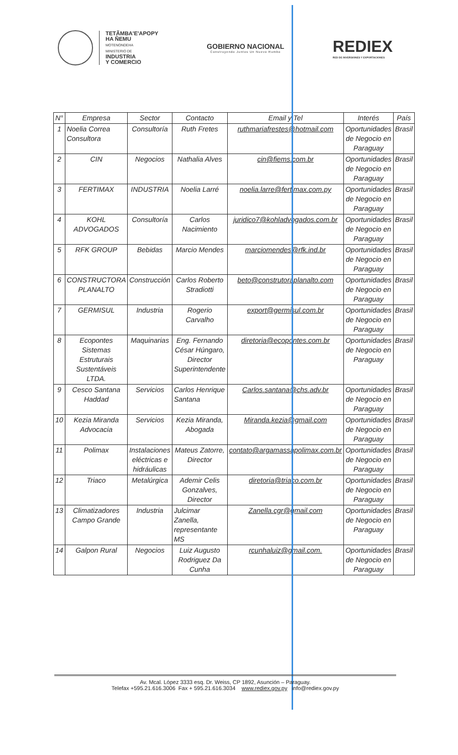TETÃMBA'E'APOPY
HA ÑEMU
MOTENONDEHA
MINISTERIO DE
INDUSTRIA
Y COMERCIO
GOBIERNO NACIONAL
Construyendo Juntos Un Nuevo Rumbo
REDIEX
RED DE INVERSIONES Y EXPORTACIONES
| N° | Empresa | Sector | Contacto | Email y Tel | Interés | País |
| --- | --- | --- | --- | --- | --- | --- |
| 1 | Noelia Correa Consultora | Consultoría | Ruth Fretes | ruthmariafrestes@hotmail.com | Oportunidades de Negocio en Paraguay | Brasil |
| 2 | CIN | Negocios | Nathalia Alves | cin@fiems.com.br | Oportunidades de Negocio en Paraguay | Brasil |
| 3 | FERTIMAX | INDUSTRIA | Noelia Larré | noelia.larre@fertimax.com.py | Oportunidades de Negocio en Paraguay | Brasil |
| 4 | KOHL ADVOGADOS | Consultoría | Carlos Nacimiento | juridico7@kohladvogados.com.br | Oportunidades de Negocio en Paraguay | Brasil |
| 5 | RFK GROUP | Bebidas | Marcio Mendes | marciomendes@rfk.ind.br | Oportunidades de Negocio en Paraguay | Brasil |
| 6 | CONSTRUCTORA PLANALTO | Construcción | Carlos Roberto Stradiotti | beto@construtoraplanalto.com | Oportunidades de Negocio en Paraguay | Brasil |
| 7 | GERMISUL | Industria | Rogerio Carvalho | export@germisul.com.br | Oportunidades de Negocio en Paraguay | Brasil |
| 8 | Ecopontes Sistemas Estruturais Sustentáveis LTDA. | Maquinarias | Eng. Fernando César Húngaro, Director Superintendente | diretoria@ecopontes.com.br | Oportunidades de Negocio en Paraguay | Brasil |
| 9 | Cesco Santana Haddad | Servicios | Carlos Henrique Santana | Carlos.santana@chs.adv.br | Oportunidades de Negocio en Paraguay | Brasil |
| 10 | Kezia Miranda Advocacia | Servicios | Kezia Miranda, Abogada | Miranda.kezia@gmail.com | Oportunidades de Negocio en Paraguay | Brasil |
| 11 | Polimax | Instalaciones eléctricas e hidráulicas | Mateus Zatorre, Director | contato@argamassapolimax.com.br | Oportunidades de Negocio en Paraguay | Brasil |
| 12 | Triaco | Metalúrgica | Ademir Celis Gonzalves, Director | diretoria@triaco.com.br | Oportunidades de Negocio en Paraguay | Brasil |
| 13 | Climatizadores Campo Grande | Industria | Julcimar Zanella, representante MS | Zanella.cgr@gmail.com | Oportunidades de Negocio en Paraguay | Brasil |
| 14 | Galpon Rural | Negocios | Luiz Augusto Rodriguez Da Cunha | rcunhaluiz@gmail.com. | Oportunidades de Negocio en Paraguay | Brasil |
Av. Mcal. López 3333 esq. Dr. Weiss, CP 1892, Asunción – Paraguay.
Telefax +595.21.616.3006 Fax + 595.21.616.3034 www.rediex.gov.py info@rediex.gov.py